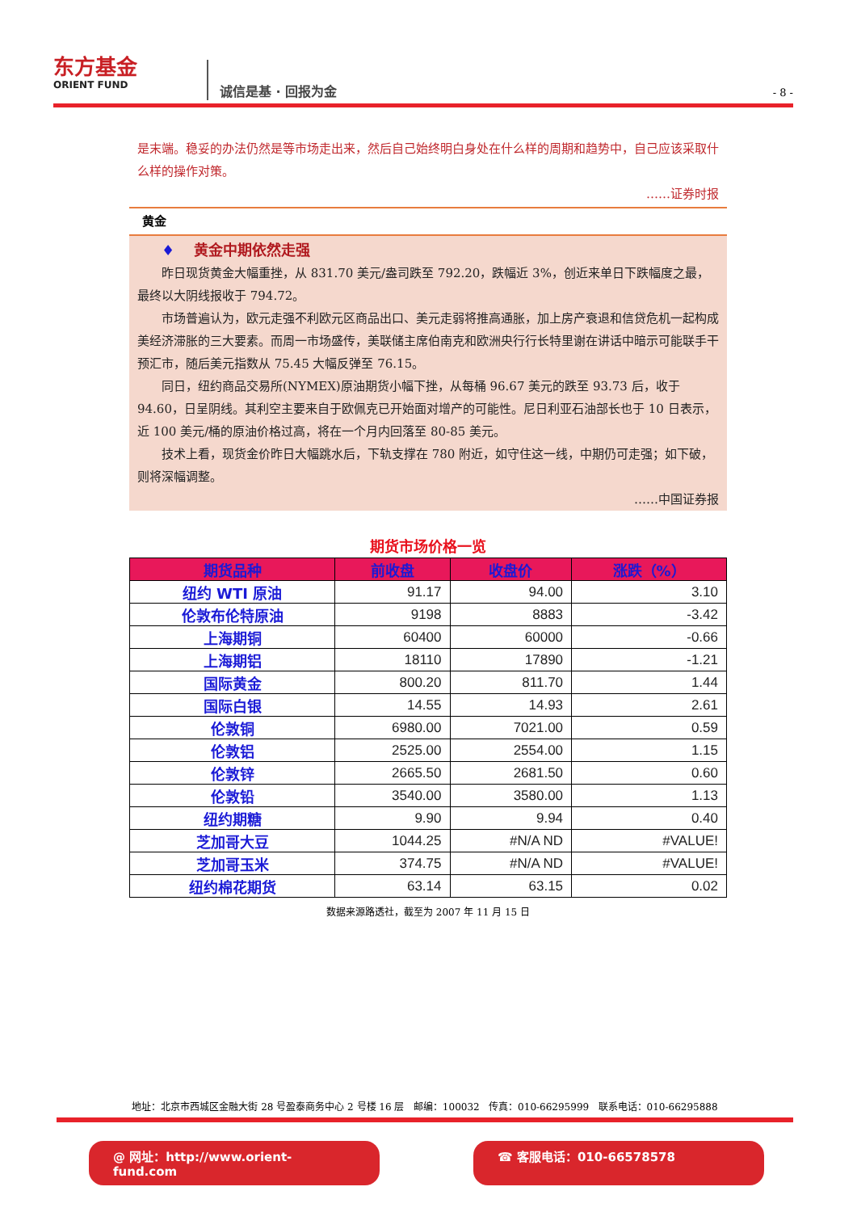东方基金
ORIENT FUND
诚信是基 · 回报为金
- 8 -
是末端。稳妥的办法仍然是等市场走出来，然后自己始终明白身处在什么样的周期和趋势中，自己应该采取什么样的操作对策。
……证券时报
黄金
♦ 黄金中期依然走强
昨日现货黄金大幅重挫，从 831.70 美元/盎司跌至 792.20，跌幅近 3%，创近来单日下跌幅度之最，最终以大阴线报收于 794.72。
市场普遍认为，欧元走强不利欧元区商品出口、美元走弱将推高通胀，加上房产衰退和信贷危机一起构成美经济滞胀的三大要素。而周一市场盛传，美联储主席伯南克和欧洲央行行长特里谢在讲话中暗示可能联手干预汇市，随后美元指数从 75.45 大幅反弹至 76.15。
同日，纽约商品交易所(NYMEX)原油期货小幅下挫，从每桶 96.67 美元的跌至 93.73 后，收于 94.60，日呈阴线。其利空主要来自于欧佩克已开始面对增产的可能性。尼日利亚石油部长也于 10 日表示，近 100 美元/桶的原油价格过高，将在一个月内回落至 80-85 美元。
技术上看，现货金价昨日大幅跳水后，下轨支撑在 780 附近，如守住这一线，中期仍可走强；如下破，则将深幅调整。
……中国证券报
期货市场价格一览
| 期货品种 | 前收盘 | 收盘价 | 涨跌（%） |
| --- | --- | --- | --- |
| 纽约 WTI 原油 | 91.17 | 94.00 | 3.10 |
| 伦敦布伦特原油 | 9198 | 8883 | -3.42 |
| 上海期铜 | 60400 | 60000 | -0.66 |
| 上海期铝 | 18110 | 17890 | -1.21 |
| 国际黄金 | 800.20 | 811.70 | 1.44 |
| 国际白银 | 14.55 | 14.93 | 2.61 |
| 伦敦铜 | 6980.00 | 7021.00 | 0.59 |
| 伦敦铝 | 2525.00 | 2554.00 | 1.15 |
| 伦敦锌 | 2665.50 | 2681.50 | 0.60 |
| 伦敦铅 | 3540.00 | 3580.00 | 1.13 |
| 纽约期糖 | 9.90 | 9.94 | 0.40 |
| 芝加哥大豆 | 1044.25 | #N/A ND | #VALUE! |
| 芝加哥玉米 | 374.75 | #N/A ND | #VALUE! |
| 纽约棉花期货 | 63.14 | 63.15 | 0.02 |
数据来源路透社，截至为 2007 年 11 月 15 日
地址：北京市西城区金融大街 28 号盈泰商务中心 2 号楼 16 层 邮编：100032 传真：010-66295999 联系电话：010-66295888
@ 网址：http://www.orient-fund.com ☎ 客服电话：010-66578578